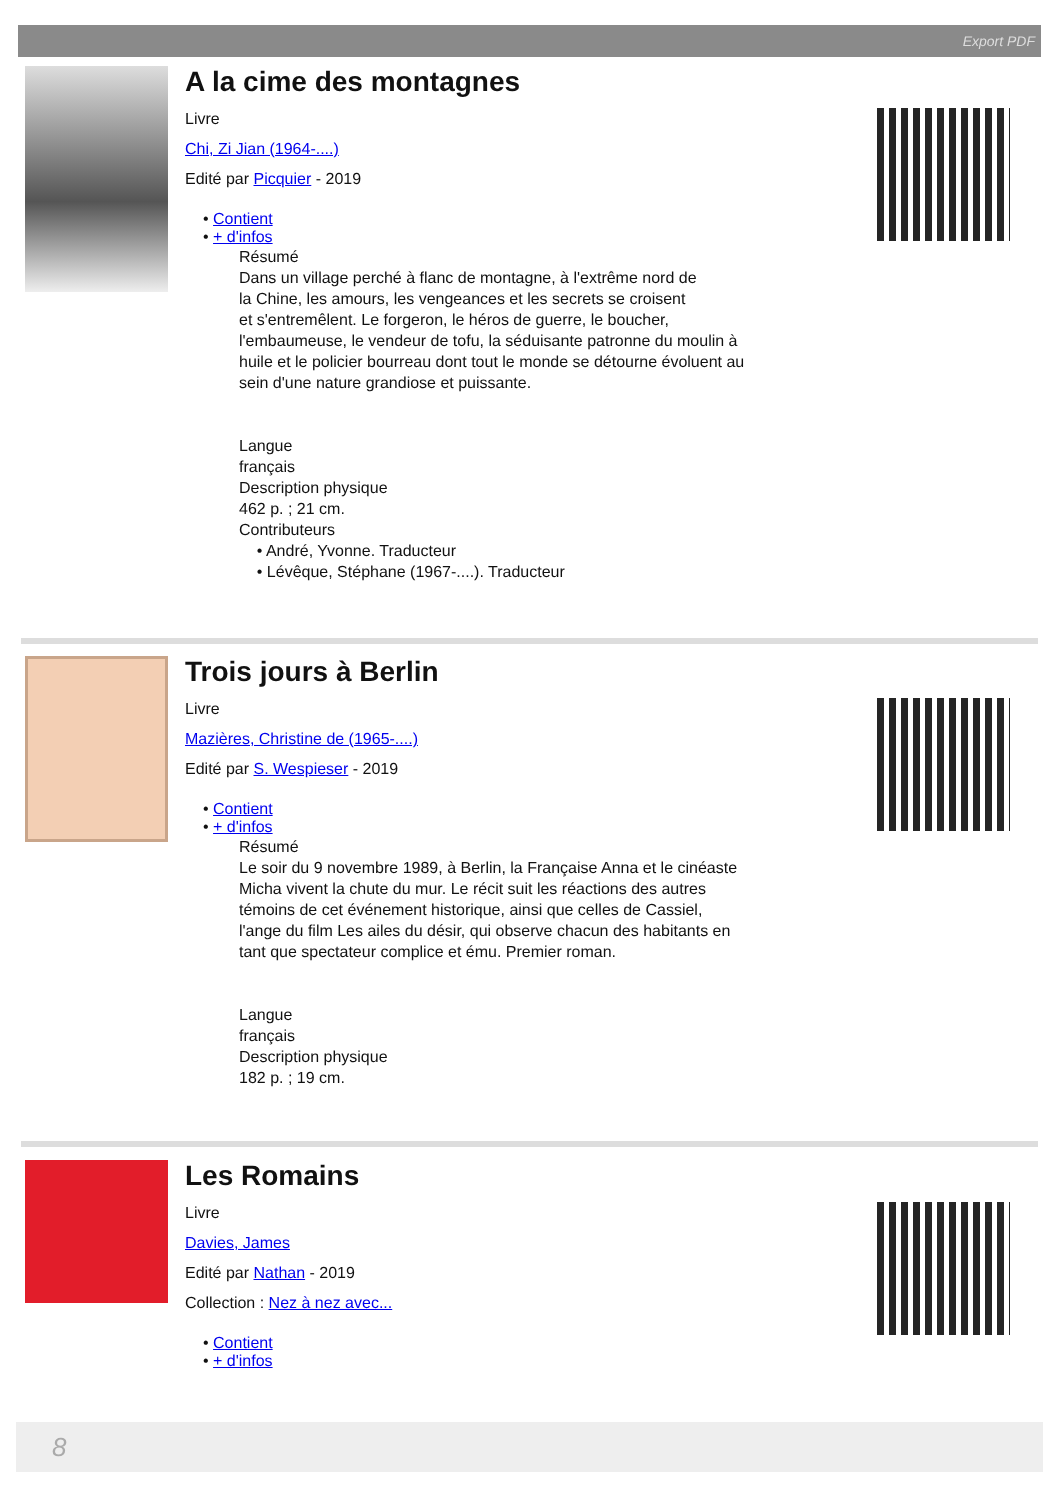Export PDF
A la cime des montagnes
Livre
Chi, Zi Jian (1964-....)
Edité par Picquier - 2019
• Contient
• + d'infos
Résumé
Dans un village perché à flanc de montagne, à l'extrême nord de
la Chine, les amours, les vengeances et les secrets se croisent
et s'entremêlent. Le forgeron, le héros de guerre, le boucher,
l'embaumeuse, le vendeur de tofu, la séduisante patronne du moulin à
huile et le policier bourreau dont tout le monde se détourne évoluent au
sein d'une nature grandiose et puissante.
Langue
français
Description physique
462 p. ; 21 cm.
Contributeurs
• André, Yvonne. Traducteur
• Lévêque, Stéphane (1967-....). Traducteur
Trois jours à Berlin
Livre
Mazières, Christine de (1965-....)
Edité par S. Wespieser - 2019
• Contient
• + d'infos
Résumé
Le soir du 9 novembre 1989, à Berlin, la Française Anna et le cinéaste
Micha vivent la chute du mur. Le récit suit les réactions des autres
témoins de cet événement historique, ainsi que celles de Cassiel,
l'ange du film Les ailes du désir, qui observe chacun des habitants en
tant que spectateur complice et ému. Premier roman.
Langue
français
Description physique
182 p. ; 19 cm.
Les Romains
Livre
Davies, James
Edité par Nathan - 2019
Collection : Nez à nez avec...
• Contient
• + d'infos
8